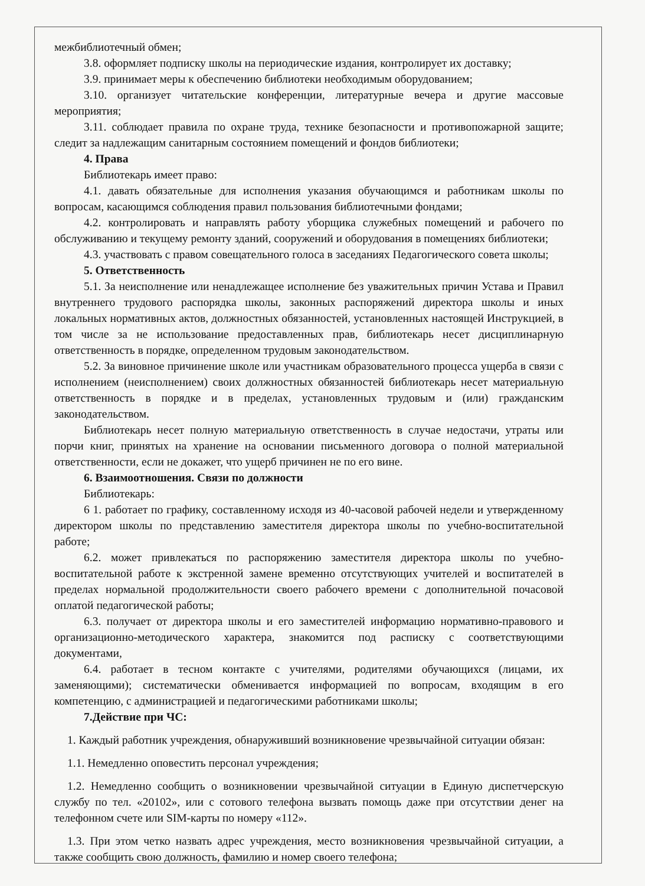межбиблиотечный обмен;
3.8. оформляет подписку школы на периодические издания, контролирует их доставку;
3.9. принимает меры к обеспечению библиотеки необходимым оборудованием;
3.10. организует читательские конференции, литературные вечера и другие массовые мероприятия;
3.11. соблюдает правила по охране труда, технике безопасности и противопожарной защите; следит за надлежащим санитарным состоянием помещений и фондов библиотеки;
4. Права
Библиотекарь имеет право:
4.1. давать обязательные для исполнения указания обучающимся и работникам школы по вопросам, касающимся соблюдения правил пользования библиотечными фондами;
4.2. контролировать и направлять работу уборщика служебных помещений и рабочего по обслуживанию и текущему ремонту зданий, сооружений и оборудования в помещениях библиотеки;
4.3. участвовать с правом совещательного голоса в заседаниях Педагогического совета школы;
5. Ответственность
5.1. За неисполнение или ненадлежащее исполнение без уважительных причин Устава и Правил внутреннего трудового распорядка школы, законных распоряжений директора школы и иных локальных нормативных актов, должностных обязанностей, установленных настоящей Инструкцией, в том числе за не использование предоставленных прав, библиотекарь несет дисциплинарную ответственность в порядке, определенном трудовым законодательством.
5.2. За виновное причинение школе или участникам образовательного процесса ущерба в связи с исполнением (неисполнением) своих должностных обязанностей библиотекарь несет материальную ответственность в порядке и в пределах, установленных трудовым и (или) гражданским законодательством.
Библиотекарь несет полную материальную ответственность в случае недостачи, утраты или порчи книг, принятых на хранение на основании письменного договора о полной материальной ответственности, если не докажет, что ущерб причинен не по его вине.
6. Взаимоотношения. Связи по должности
Библиотекарь:
6 1. работает по графику, составленному исходя из 40-часовой рабочей недели и утвержденному директором школы по представлению заместителя директора школы по учебно-воспитательной работе;
6.2. может привлекаться по распоряжению заместителя директора школы по учебно-воспитательной работе к экстренной замене временно отсутствующих учителей и воспитателей в пределах нормальной продолжительности своего рабочего времени с дополнительной почасовой оплатой педагогической работы;
6.3. получает от директора школы и его заместителей информацию нормативно-правового и организационно-методического характера, знакомится под расписку с соответствующими документами,
6.4. работает в тесном контакте с учителями, родителями обучающихся (лицами, их заменяющими); систематически обменивается информацией по вопросам, входящим в его компетенцию, с администрацией и педагогическими работниками школы;
7.Действие при ЧС:
1. Каждый работник учреждения, обнаруживший возникновение чрезвычайной ситуации обязан:
1.1. Немедленно оповестить персонал учреждения;
1.2. Немедленно сообщить о возникновении чрезвычайной ситуации в Единую диспетчерскую службу по тел. «20102», или с сотового телефона вызвать помощь даже при отсутствии денег на телефонном счете или SIM-карты по номеру «112».
1.3. При этом четко назвать адрес учреждения, место возникновения чрезвычайной ситуации, а также сообщить свою должность, фамилию и номер своего телефона;